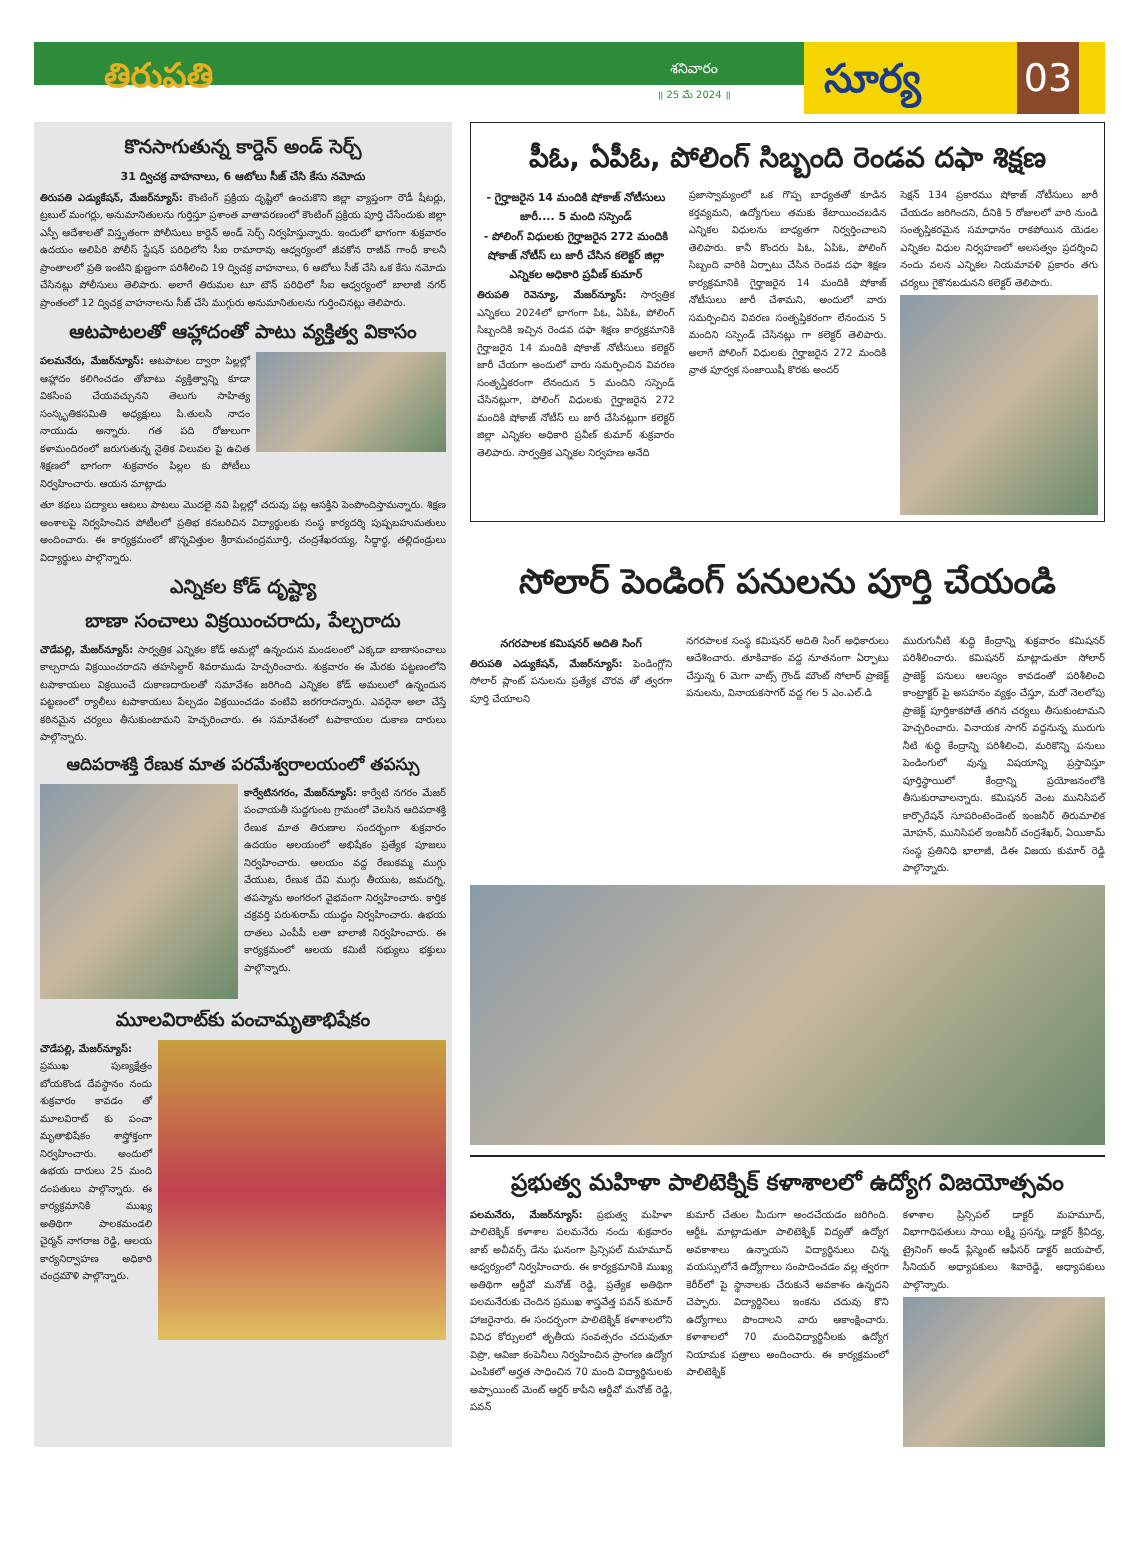తిరుపతి
శనివారం
॥ 25 మే 2024 ॥
సూర్య 03
కొనసాగుతున్న కార్డెన్ అండ్ సెర్చ్
31 ద్విచక్ర వాహనాలు, 6 ఆటోలు సీజ్ చేసి కేసు నమోదు
తిరుపతి ఎడ్యుకేషన్, మేజర్‌న్యూస్: కౌంటింగ్ ప్రక్రియ దృష్టిలో ఉంచుకొని జిల్లా వ్యాప్తంగా రౌడీ షీటర్లు, ట్రబుల్ మంగర్లు, అనుమానితులను గుర్తిస్తూ ప్రశాంత వాతావరణంలో కౌంటింగ్ ప్రక్రియ పూర్తి చేసేందుకు జిల్లా ఎస్పీ ఆదేశాలతో విస్తృతంగా పోలీసులు కార్డెన్ అండ్ సెర్చ్ నిర్వహిస్తున్నారు. ఇందులో భాగంగా శుక్రవారం ఉదయం అలిపిరి పోలీస్ స్టేషన్ పరిధిలోని సీఐ రామారావు ఆధ్వర్యంలో జీవకోన రాజీవ్ గాంధీ కాలనీ ప్రాంతాలలో ప్రతి ఇంటిని క్షుణ్ణంగా పరిశీలించి 19 ద్విచక్ర వాహనాలు, 6 ఆటోలు సీజ్ చేసి ఒక కేసు నమోదు చేసినట్లు పోలీసులు తెలిపారు. అలాగే తిరుమల టూ టౌన్ పరిధిలో సీఐ ఆధ్వర్యంలో బాలాజీ నగర్ ప్రాంతంలో 12 ద్విచక్ర వాహనాలను సీజ్ చేసి ముగ్గురు అనుమానితులను గుర్తించినట్లు తెలిపారు.
ఆటపాటలతో ఆహ్లాదంతో పాటు వ్యక్తిత్వ వికాసం
పలమనేరు, మేజర్‌న్యూస్: ఆటపాటల ద్వారా పిల్లల్లో ఆహ్లాదం కలిగించడం తోబాటు వ్యక్తిత్వాన్ని కూడా వికసింప చేయవచ్చునని తెలుగు సాహిత్య సంస్కృతికసమితి అధ్యక్షులు పి.తులసి నాదం నాయుడు అన్నారు. గత పది రోజులుగా కళామందిరంలో జరుగుతున్న నైతిక విలువల పై ఉచిత శిక్షణలో భాగంగా శుక్రవారం పిల్లల కు పోటీలు నిర్వహించారు. ఆయన మాట్లాడు
తూ కథలు పద్యాలు ఆటలు పాటలు మొదలై నవి పిల్లల్లో చదువు పట్ల ఆసక్తిని పెంపొందిస్తామన్నారు. శిక్షణ అంశాలపై నిర్వహించిన పోటీలలో ప్రతిభ కనబరిచిన విద్యార్థులకు సంస్థ కార్యదర్శి పుష్పబహుమతులు అందించారు. ఈ కార్యక్రమంలో జొన్నవిత్తుల శ్రీరామచంద్రమూర్తి, చంద్రశేఖరయ్య, సిద్ధార్థ, తల్లిదండ్రులు విద్యార్థులు పాల్గొన్నారు.
ఎన్నికల కోడ్ దృష్ట్యా
బాణా సంచాలు విక్రయించరాదు, పేల్చరాదు
చౌడేపల్లి, మేజర్‌న్యూస్: సార్వత్రిక ఎన్నికల కోడ్ అమల్లో ఉన్నందున మండలంలో ఎక్కడా బాణాసంచాలు కాల్చరాదు విక్రయించరాదని తహసిల్దార్ శివరాముడు హెచ్చరించారు. శుక్రవారం ఈ మేరకు పట్టణంలోని టపాకాయలు విక్రయించే దుకాణదారులతో సమావేశం జరిగింది ఎన్నికల కోడ్ అమలులో ఉన్నందున పట్టణంలో ర్యాలీలు టపాకాయలు పేల్చడం విక్రయించడం వంటివి జరగరాదన్నారు. ఎవరైనా అలా చేస్తే కఠినమైన చర్యలు తీసుకుంటామని హెచ్చరించారు. ఈ సమావేశంలో టపాకాయల దుకాణ దారులు పాల్గొన్నారు.
ఆదిపరాశక్తి రేణుక మాత పరమేశ్వరాలయంలో తపస్సు
కార్వేటినగరం, మేజర్‌న్యూస్: కార్వేటి నగరం మేజర్ పంచాయతీ సుద్దగుంట గ్రామంలో వెలసిన ఆదిపరాశక్తి రేణుక మాత తిరుణాల సందర్భంగా శుక్రవారం ఉదయం ఆలయంలో అభిషేకం ప్రత్యేక పూజలు నిర్వహించారు. ఆలయం వద్ద రేణుకమ్మ ముగ్గు వేయుట, రేణుక దేవి ముగ్గు తీయుట, జమదగ్ని, తపస్మాను అంగరంగ వైభవంగా నిర్వహించారు. కార్తిక చక్రవర్తి పరుశురామ్ యుద్ధం నిర్వహించారు. ఉభయ దాతలు ఎంపీపీ లతా బాలాజీ నిర్వహించారు. ఈ కార్యక్రమంలో ఆలయ కమిటీ సభ్యులు భక్తులు పాల్గొన్నారు.
మూలవిరాట్‌కు పంచామృతాభిషేకం
చౌడేపల్లి, మేజర్‌న్యూస్:
ప్రముఖ పుణ్యక్షేత్రం బోయకొండ దేవస్థానం నందు శుక్రవారం కావడం తో మూలవిరాట్ కు పంచా మృతాభిషేకం శాస్త్రోక్తంగా నిర్వహించారు. అందులో ఉభయ దారులు 25 మంది దంపతులు పాల్గొన్నారు. ఈ కార్యక్రమానికి ముఖ్య అతిథిగా పాలకమండలి చైర్మన్ నాగరాజ రెడ్డి, ఆలయ కార్యనిర్వాహణ అధికారి చంద్రమౌళి పాల్గొన్నారు.
పీఓ, ఏపీఓ, పోలింగ్ సిబ్బంది రెండవ దఫా శిక్షణ
- గైర్హాజరైన 14 మందికి షోకాజ్ నోటీసులు జారీ.... 5 మంది సస్పెండ్
- పోలింగ్ విధులకు గైర్హాజరైన 272 మందికి షోకాజ్ నోటీస్ లు జారీ చేసిన కలెక్టర్ జిల్లా ఎన్నికల అధికారి ప్రవీణ్ కుమార్
తిరుపతి రెవెన్యూ, మేజర్‌న్యూస్: సార్వత్రిక ఎన్నికలు 2024లో భాగంగా పిఓ, ఏపిఓ, పోలింగ్ సిబ్బందికి ఇచ్చిన రెండవ దఫా శిక్షణ కార్యక్రమానికి గైర్హాజరైన 14 మందికి షోకాజ్ నోటీసులు కలెక్టర్ జారీ చేయగా అందులో వారు సమర్పించిన వివరణ సంతృప్తికరంగా లేనందున 5 మందిని సస్పెండ్ చేసినట్లుగా, పోలింగ్ విధులకు గైర్హాజరైన 272 మందికి షోకాజ్ నోటీస్ లు జారీ చేసినట్లుగా కలెక్టర్ జిల్లా ఎన్నికల అధికారి ప్రవీణ్ కుమార్ శుక్రవారం తెలిపారు. సార్వత్రిక ఎన్నికల నిర్వహణ అనేది
ప్రజాస్వామ్యంలో ఒక గొప్ప బాధ్యతతో కూడిన కర్తవ్యమని, ఉద్యోగులు తమకు కేటాయించబడిన ఎన్నికల విధులను బాధ్యతగా నిర్వర్తించాలని తెలిపారు. కానీ కొందరు పిఓ, ఏపిఓ, పోలింగ్ సిబ్బంది వారికి ఏర్పాటు చేసిన రెండవ దఫా శిక్షణ కార్యక్రమానికి గైర్హాజరైన 14 మందికి షోకాజ్ నోటీసులు జారీ చేశామని, అందులో వారు సమర్పించిన వివరణ సంతృప్తికరంగా లేనందున 5 మందిని సస్పెండ్ చేసినట్లు గా కలెక్టర్ తెలిపారు. అలాగే పోలింగ్ విధులకు గైర్హాజరైన 272 మందికి వ్రాత పూర్వక సంజాయిషీ కొరకు అందర్
సెక్షన్ 134 ప్రకారము షోకాజ్ నోటీసులు జారీ చేయడం జరిగిందని, దీనికి 5 రోజులలో వారి నుండి సంతృప్తికరమైన సమాధానం రాకపోయిన యెడల ఎన్నికల విధుల నిర్వహణలో అలసత్వం ప్రదర్శించి నందు వలన ఎన్నికల నియమావళి ప్రకారం తగు చర్యలు గైకొనబడునని కలెక్టర్ తెలిపారు.
సోలార్ పెండింగ్ పనులను పూర్తి చేయండి
నగరపాలక కమిషనర్ అదితి సింగ్
తిరుపతి ఎడ్యుకేషన్, మేజర్‌న్యూస్: పెండింగ్లోని సోలార్ ప్లాంట్ పనులను ప్రత్యేక చొరవ తో త్వరగా పూర్తి చేయాలని
నగరపాలక సంస్థ కమిషనర్ అదితి సింగ్ అధికారులు ఆదేశించారు. తూకివాకం వద్ద నూతనంగా ఏర్పాటు చేస్తున్న 6 మెగా వాట్స్ గ్రౌండ్ మౌంట్ సోలార్ ప్రాజెక్ట్ పనులను, వినాయకసాగర్ వద్ద గల 5 ఎం.ఎల్.డి
మురుగునీటి శుద్ధి కేంద్రాన్ని శుక్రవారం కమిషనర్ పరిశీలించారు. కమిషనర్ మాట్లాడుతూ సోలార్ ప్రాజెక్ట్ పనులు ఆలస్యం కావడంతో పరిశీలించి కాంట్రాక్టర్ పై అసహనం వ్యక్తం చేస్తూ, మరో నెలలోపు ప్రాజెక్ట్ పూర్తికాకపోతే తగిన చర్యలు తీసుకుంటామని హెచ్చరించారు. వినాయక సాగర్ వద్దనున్న మురుగు నీటి శుద్ధి కేంద్రాన్ని పరిశీలించి, మరికొన్ని పనులు పెండింగులో వున్న విషయాన్ని ప్రస్తావిస్తూ పూర్తిస్థాయిలో కేంద్రాన్ని ప్రయోజనంలోకి తీసుకురావాలన్నారు. కమిషనర్ వెంట మునిసిపల్ కార్పొరేషన్ సూపరింటెండెంట్ ఇంజనీర్ తిరుమాలిక మోహన్, మునిసిపల్ ఇంజనీర్ చంద్రశేఖర్, ఏయికామ్ సంస్థ ప్రతినిధి భాలాజీ, డిఈ విజయ కుమార్ రెడ్డి పాల్గొన్నారు.
ప్రభుత్వ మహిళా పాలిటెక్నిక్ కళాశాలలో ఉద్యోగ విజయోత్సవం
పలమనేరు, మేజర్‌న్యూస్: ప్రభుత్వ మహిళా పాలిటెక్నిక్ కళాశాల పలమనేరు నందు శుక్రవారం జాబ్ అచీవర్స్ డేను ఘనంగా ప్రిన్సిపల్ మహమూద్ ఆధ్వర్యంలో నిర్వహించారు. ఈ కార్యక్రమానికి ముఖ్య అతిథిగా ఆర్డీవో మనోజ్ రెడ్డి, ప్రత్యేక అతిథిగా పలమనేరుకు చెందిన ప్రముఖ శాస్త్రవేత్త పవన్ కుమార్ హాజరైనారు. ఈ సందర్భంగా పాలిటెక్నిక్ కళాశాలలోని వివిధ కోర్సులలో తృతీయ సంవత్సరం చదువుతూ విప్రొ, ఆవిజా కంపెనీలు నిర్వహించిన ప్రాంగణ ఉద్యోగ ఎంపికలో అర్హత సాధించిన 70 మంది విద్యార్థినులకు అప్పాయింట్ మెంట్ ఆర్డర్ కాపీని ఆర్డీవో మనోజ్ రెడ్డి, పవన్
కుమార్ చేతుల మీదుగా అందచేయడం జరిగింది. ఆర్డీఓ మాట్లాడుతూ పాలిటెక్నిక్ విద్యతో ఉద్యోగ అవకాశాలు ఉన్నాయని విద్యార్థినులు చిన్న వయస్సులోనే ఉద్యోగాలు సంపాదించడం వల్ల త్వరగా కెరీర్‌లో పై స్థానాలకు చేరుకునే అవకాశం ఉన్నదని చెప్పారు. విద్యార్థినిలు ఇంకను చదువు కొని ఉద్యోగాలు పొందాలని వారు ఆకాంక్షించారు. కళాశాలలో 70 మందివిద్యార్థినీలకు ఉద్యోగ నియామక పత్రాలు అందించారు. ఈ కార్యక్రమంలో పాలిటెక్నిక్
కళాశాల ప్రిన్సిపల్ డాక్టర్ మహమూద్, విభాగాధిపతులు సాయి లక్ష్మి ప్రసన్న, డాక్టర్ శ్రీవిద్య, ట్రైనింగ్ అండ్ ప్లేస్మెంట్ ఆఫీసర్ డాక్టర్ జయపాల్, సీనియర్ అధ్యాపకులు శివారెడ్డి, అధ్యాపకులు పాల్గొన్నారు.